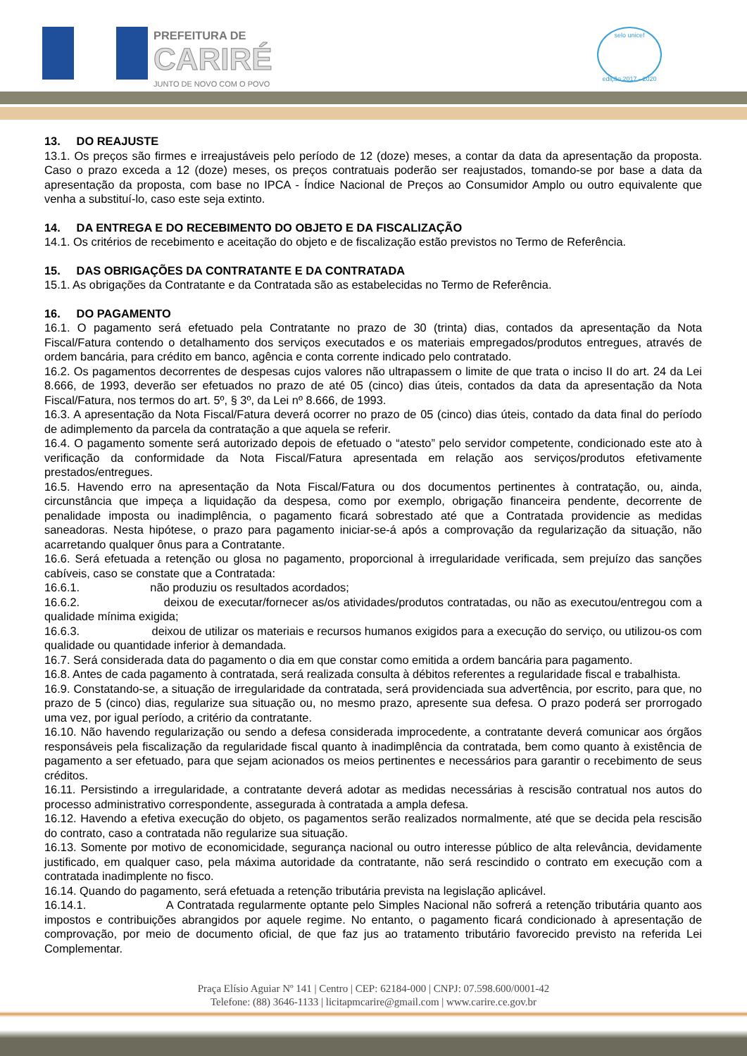PREFEITURA DE
CARIRÉ
JUNTO DE NOVO COM O POVO
selo unicef
edição 2017 - 2020
13. DO REAJUSTE
13.1. Os preços são firmes e irreajustáveis pelo período de 12 (doze) meses, a contar da data da apresentação da proposta. Caso o prazo exceda a 12 (doze) meses, os preços contratuais poderão ser reajustados, tomando-se por base a data da apresentação da proposta, com base no IPCA - Índice Nacional de Preços ao Consumidor Amplo ou outro equivalente que venha a substituí-lo, caso este seja extinto.
14. DA ENTREGA E DO RECEBIMENTO DO OBJETO E DA FISCALIZAÇÃO
14.1. Os critérios de recebimento e aceitação do objeto e de fiscalização estão previstos no Termo de Referência.
15. DAS OBRIGAÇÕES DA CONTRATANTE E DA CONTRATADA
15.1. As obrigações da Contratante e da Contratada são as estabelecidas no Termo de Referência.
16. DO PAGAMENTO
16.1. O pagamento será efetuado pela Contratante no prazo de 30 (trinta) dias, contados da apresentação da Nota Fiscal/Fatura contendo o detalhamento dos serviços executados e os materiais empregados/produtos entregues, através de ordem bancária, para crédito em banco, agência e conta corrente indicado pelo contratado.
16.2. Os pagamentos decorrentes de despesas cujos valores não ultrapassem o limite de que trata o inciso II do art. 24 da Lei 8.666, de 1993, deverão ser efetuados no prazo de até 05 (cinco) dias úteis, contados da data da apresentação da Nota Fiscal/Fatura, nos termos do art. 5º, § 3º, da Lei nº 8.666, de 1993.
16.3. A apresentação da Nota Fiscal/Fatura deverá ocorrer no prazo de 05 (cinco) dias úteis, contado da data final do período de adimplemento da parcela da contratação a que aquela se referir.
16.4. O pagamento somente será autorizado depois de efetuado o “atesto” pelo servidor competente, condicionado este ato à verificação da conformidade da Nota Fiscal/Fatura apresentada em relação aos serviços/produtos efetivamente prestados/entregues.
16.5. Havendo erro na apresentação da Nota Fiscal/Fatura ou dos documentos pertinentes à contratação, ou, ainda, circunstância que impeça a liquidação da despesa, como por exemplo, obrigação financeira pendente, decorrente de penalidade imposta ou inadimplência, o pagamento ficará sobrestado até que a Contratada providencie as medidas saneadoras. Nesta hipótese, o prazo para pagamento iniciar-se-á após a comprovação da regularização da situação, não acarretando qualquer ônus para a Contratante.
16.6. Será efetuada a retenção ou glosa no pagamento, proporcional à irregularidade verificada, sem prejuízo das sanções cabíveis, caso se constate que a Contratada:
16.6.1. não produziu os resultados acordados;
16.6.2. deixou de executar/fornecer as/os atividades/produtos contratadas, ou não as executou/entregou com a qualidade mínima exigida;
16.6.3. deixou de utilizar os materiais e recursos humanos exigidos para a execução do serviço, ou utilizou-os com qualidade ou quantidade inferior à demandada.
16.7. Será considerada data do pagamento o dia em que constar como emitida a ordem bancária para pagamento.
16.8. Antes de cada pagamento à contratada, será realizada consulta à débitos referentes a regularidade fiscal e trabalhista.
16.9. Constatando-se, a situação de irregularidade da contratada, será providenciada sua advertência, por escrito, para que, no prazo de 5 (cinco) dias, regularize sua situação ou, no mesmo prazo, apresente sua defesa. O prazo poderá ser prorrogado uma vez, por igual período, a critério da contratante.
16.10. Não havendo regularização ou sendo a defesa considerada improcedente, a contratante deverá comunicar aos órgãos responsáveis pela fiscalização da regularidade fiscal quanto à inadimplência da contratada, bem como quanto à existência de pagamento a ser efetuado, para que sejam acionados os meios pertinentes e necessários para garantir o recebimento de seus créditos.
16.11. Persistindo a irregularidade, a contratante deverá adotar as medidas necessárias à rescisão contratual nos autos do processo administrativo correspondente, assegurada à contratada a ampla defesa.
16.12. Havendo a efetiva execução do objeto, os pagamentos serão realizados normalmente, até que se decida pela rescisão do contrato, caso a contratada não regularize sua situação.
16.13. Somente por motivo de economicidade, segurança nacional ou outro interesse público de alta relevância, devidamente justificado, em qualquer caso, pela máxima autoridade da contratante, não será rescindido o contrato em execução com a contratada inadimplente no fisco.
16.14. Quando do pagamento, será efetuada a retenção tributária prevista na legislação aplicável.
16.14.1. A Contratada regularmente optante pelo Simples Nacional não sofrerá a retenção tributária quanto aos impostos e contribuições abrangidos por aquele regime. No entanto, o pagamento ficará condicionado à apresentação de comprovação, por meio de documento oficial, de que faz jus ao tratamento tributário favorecido previsto na referida Lei Complementar.
Praça Elísio Aguiar Nº 141 | Centro | CEP: 62184-000 | CNPJ: 07.598.600/0001-42
Telefone: (88) 3646-1133 | licitapmcarire@gmail.com | www.carire.ce.gov.br